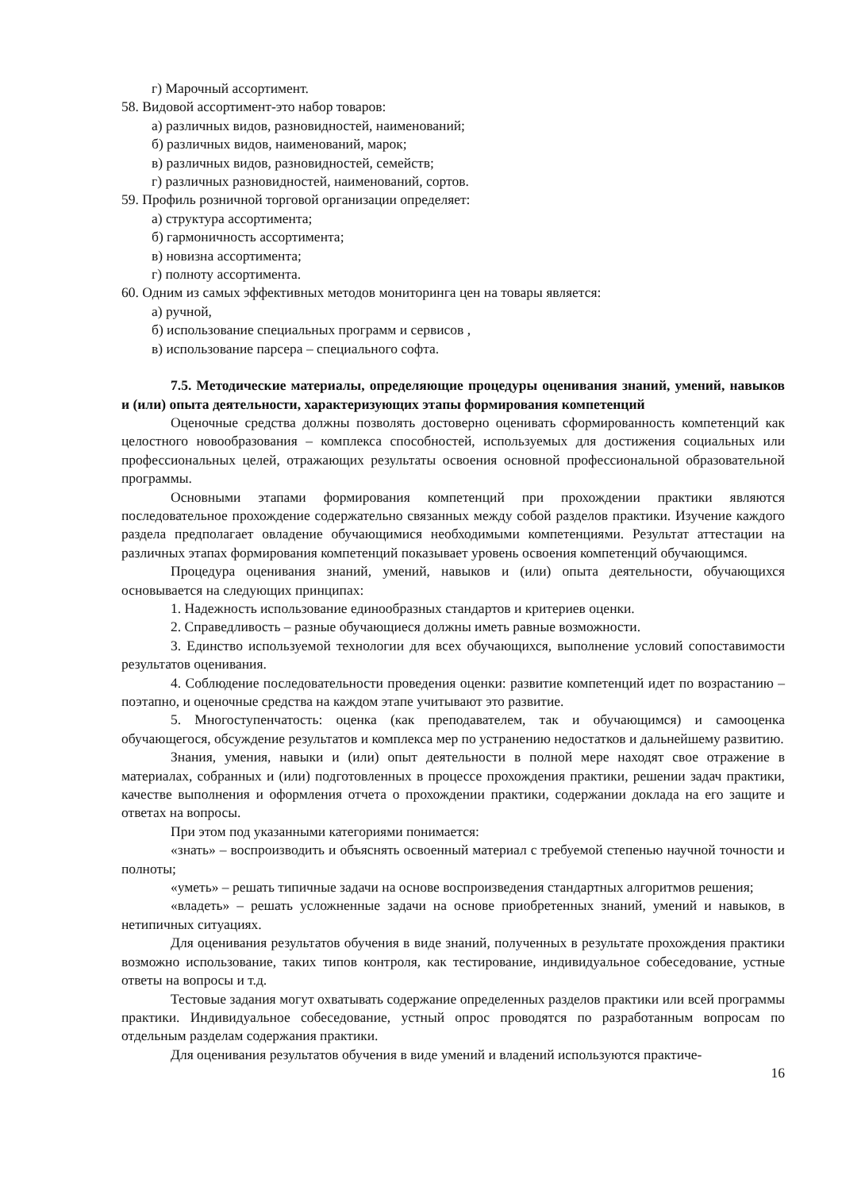г) Марочный ассортимент.
58. Видовой ассортимент-это набор товаров:
а) различных видов, разновидностей, наименований;
б) различных видов, наименований, марок;
в) различных видов, разновидностей, семейств;
г) различных разновидностей, наименований, сортов.
59. Профиль розничной торговой организации определяет:
а) структура ассортимента;
б) гармоничность ассортимента;
в) новизна ассортимента;
г) полноту ассортимента.
60. Одним из самых эффективных методов мониторинга цен на товары является:
а) ручной,
б) использование специальных программ и сервисов ,
в) использование парсера – специального софта.
7.5. Методические материалы, определяющие процедуры оценивания знаний, умений, навыков и (или) опыта деятельности, характеризующих этапы формирования компетенций
Оценочные средства должны позволять достоверно оценивать сформированность компетенций как целостного новообразования – комплекса способностей, используемых для достижения социальных или профессиональных целей, отражающих результаты освоения основной профессиональной образовательной программы.
Основными этапами формирования компетенций при прохождении практики являются последовательное прохождение содержательно связанных между собой разделов практики. Изучение каждого раздела предполагает овладение обучающимися необходимыми компетенциями. Результат аттестации на различных этапах формирования компетенций показывает уровень освоения компетенций обучающимся.
Процедура оценивания знаний, умений, навыков и (или) опыта деятельности, обучающихся основывается на следующих принципах:
1. Надежность использование единообразных стандартов и критериев оценки.
2. Справедливость – разные обучающиеся должны иметь равные возможности.
3. Единство используемой технологии для всех обучающихся, выполнение условий сопоставимости результатов оценивания.
4. Соблюдение последовательности проведения оценки: развитие компетенций идет по возрастанию – поэтапно, и оценочные средства на каждом этапе учитывают это развитие.
5. Многоступенчатость: оценка (как преподавателем, так и обучающимся) и самооценка обучающегося, обсуждение результатов и комплекса мер по устранению недостатков и дальнейшему развитию.
Знания, умения, навыки и (или) опыт деятельности в полной мере находят свое отражение в материалах, собранных и (или) подготовленных в процессе прохождения практики, решении задач практики, качестве выполнения и оформления отчета о прохождении практики, содержании доклада на его защите и ответах на вопросы.
При этом под указанными категориями понимается:
«знать» – воспроизводить и объяснять освоенный материал с требуемой степенью научной точности и полноты;
«уметь» – решать типичные задачи на основе воспроизведения стандартных алгоритмов решения;
«владеть» – решать усложненные задачи на основе приобретенных знаний, умений и навыков, в нетипичных ситуациях.
Для оценивания результатов обучения в виде знаний, полученных в результате прохождения практики возможно использование, таких типов контроля, как тестирование, индивидуальное собеседование, устные ответы на вопросы и т.д.
Тестовые задания могут охватывать содержание определенных разделов практики или всей программы практики. Индивидуальное собеседование, устный опрос проводятся по разработанным вопросам по отдельным разделам содержания практики.
Для оценивания результатов обучения в виде умений и владений используются практиче-
16